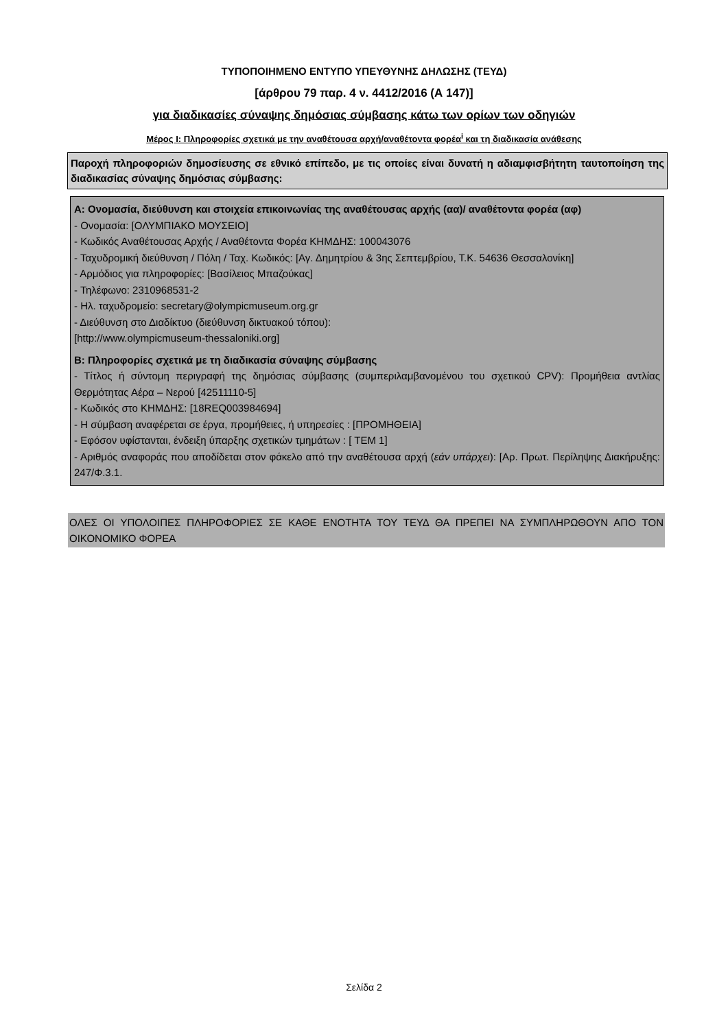ΤΥΠΟΠΟΙΗΜΕΝΟ ΕΝΤΥΠΟ ΥΠΕΥΘΥΝΗΣ ΔΗΛΩΣΗΣ (ΤΕΥΔ)
[άρθρου 79 παρ. 4 ν. 4412/2016 (Α 147)]
για διαδικασίες σύναψης δημόσιας σύμβασης κάτω των ορίων των οδηγιών
Μέρος Ι: Πληροφορίες σχετικά με την αναθέτουσα αρχή/αναθέτοντα φορέα<sup>i</sup> και τη διαδικασία ανάθεσης
Παροχή πληροφοριών δημοσίευσης σε εθνικό επίπεδο, με τις οποίες είναι δυνατή η αδιαμφισβήτητη ταυτοποίηση της διαδικασίας σύναψης δημόσιας σύμβασης:
Α: Ονομασία, διεύθυνση και στοιχεία επικοινωνίας της αναθέτουσας αρχής (αα)/ αναθέτοντα φορέα (αφ)
- Ονομασία: [ΟΛΥΜΠΙΑΚΟ ΜΟΥΣΕΙΟ]
- Κωδικός Αναθέτουσας Αρχής / Αναθέτοντα Φορέα ΚΗΜΔΗΣ: 100043076
- Ταχυδρομική διεύθυνση / Πόλη / Ταχ. Κωδικός: [Αγ. Δημητρίου & 3ης Σεπτεμβρίου, Τ.Κ. 54636 Θεσσαλονίκη]
- Αρμόδιος για πληροφορίες: [Βασίλειος Μπαζούκας]
- Τηλέφωνο: 2310968531-2
- Ηλ. ταχυδρομείο: secretary@olympicmuseum.org.gr
- Διεύθυνση στο Διαδίκτυο (διεύθυνση δικτυακού τόπου):
[http://www.olympicmuseum-thessaloniki.org]
Β: Πληροφορίες σχετικά με τη διαδικασία σύναψης σύμβασης
- Τίτλος ή σύντομη περιγραφή της δημόσιας σύμβασης (συμπεριλαμβανομένου του σχετικού CPV): Προμήθεια αντλίας Θερμότητας Αέρα – Νερού [42511110-5]
- Κωδικός στο ΚΗΜΔΗΣ: [18REQ003984694]
- Η σύμβαση αναφέρεται σε έργα, προμήθειες, ή υπηρεσίες : [ΠΡΟΜΗΘΕΙΑ]
- Εφόσον υφίστανται, ένδειξη ύπαρξης σχετικών τμημάτων : [ ΤΕΜ 1]
- Αριθμός αναφοράς που αποδίδεται στον φάκελο από την αναθέτουσα αρχή (εάν υπάρχει): [Αρ. Πρωτ. Περίληψης Διακήρυξης: 247/Φ.3.1.
ΟΛΕΣ ΟΙ ΥΠΟΛΟΙΠΕΣ ΠΛΗΡΟΦΟΡΙΕΣ ΣΕ ΚΑΘΕ ΕΝΟΤΗΤΑ ΤΟΥ ΤΕΥΔ ΘΑ ΠΡΕΠΕΙ ΝΑ ΣΥΜΠΛΗΡΩΘΟΥΝ ΑΠΟ ΤΟΝ ΟΙΚΟΝΟΜΙΚΟ ΦΟΡΕΑ
Σελίδα 2